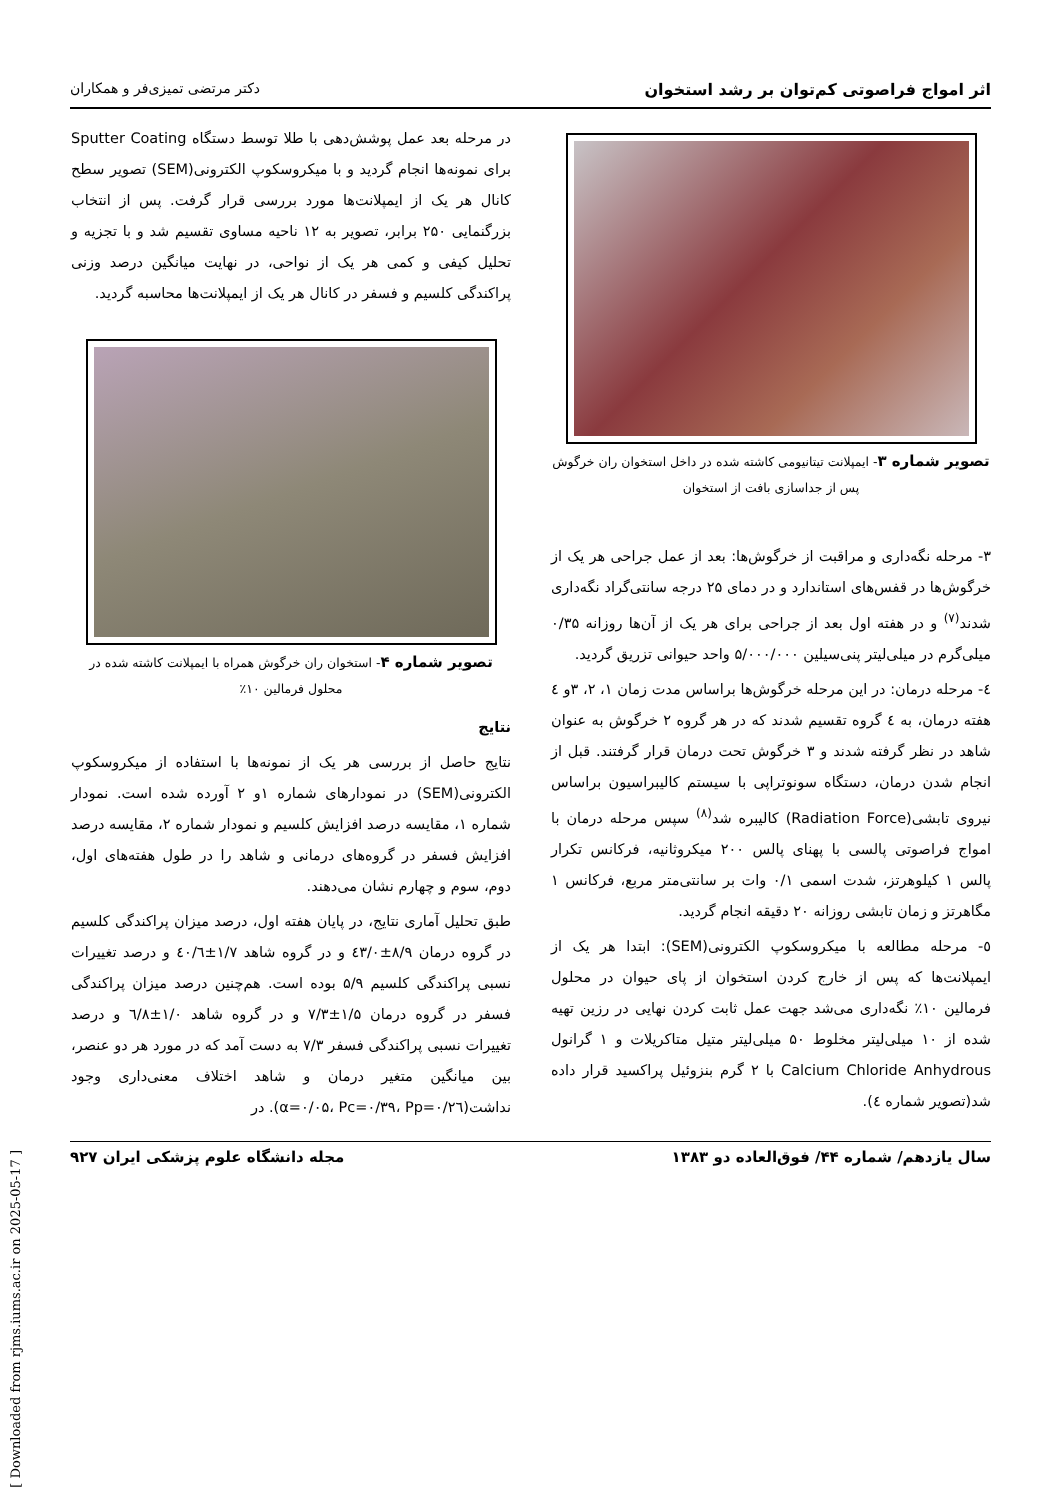اثر امواج فراصوتی کم‌توان بر رشد استخوان دکتر مرتضی تمیزی‌فر و همکاران
تصویر شماره ۳- ایمپلانت تیتانیومی کاشته شده در داخل استخوان ران خرگوش پس از جداسازی بافت از استخوان
۳- مرحله نگه‌داری و مراقبت از خرگوش‌ها: بعد از عمل جراحی هر یک از خرگوش‌ها در قفس‌های استاندارد و در دمای ۲۵ درجه سانتی‌گراد نگه‌داری شدند<sup>(۷)</sup> و در هفته اول بعد از جراحی برای هر یک از آن‌ها روزانه ۰/۳۵ میلی‌گرم در میلی‌لیتر پنی‌سیلین ۵/۰۰۰/۰۰۰ واحد حیوانی تزریق گردید.
٤- مرحله درمان: در این مرحله خرگوش‌ها براساس مدت زمان ۱، ۲، ۳و ٤ هفته درمان، به ٤ گروه تقسیم شدند که در هر گروه ۲ خرگوش به عنوان شاهد در نظر گرفته شدند و ۳ خرگوش تحت درمان قرار گرفتند. قبل از انجام شدن درمان، دستگاه سونوتراپی با سیستم کالیبراسیون براساس نیروی تابشی(Radiation Force) کالیبره شد<sup>(۸)</sup> سپس مرحله درمان با امواج فراصوتی پالسی با پهنای پالس ۲۰۰ میکروثانیه، فرکانس تکرار پالس ۱ کیلوهرتز، شدت اسمی ۰/۱ وات بر سانتی‌متر مربع، فرکانس ۱ مگاهرتز و زمان تابشی روزانه ۲۰ دقیقه انجام گردید.
٥- مرحله مطالعه با میکروسکوپ الکترونی(SEM): ابتدا هر یک از ایمپلانت‌ها که پس از خارج کردن استخوان از پای حیوان در محلول فرمالین ۱۰٪ نگه‌داری می‌شد جهت عمل ثابت کردن نهایی در رزین تهیه شده از ۱۰ میلی‌لیتر مخلوط ۵۰ میلی‌لیتر متیل متاکریلات و ۱ گرانول Calcium Chloride Anhydrous با ۲ گرم بنزوئیل پراکسید قرار داده شد(تصویر شماره ٤).
در مرحله بعد عمل پوشش‌دهی با طلا توسط دستگاه Sputter Coating برای نمونه‌ها انجام گردید و با میکروسکوپ الکترونی(SEM) تصویر سطح کانال هر یک از ایمپلانت‌ها مورد بررسی قرار گرفت. پس از انتخاب بزرگنمایی ۲۵۰ برابر، تصویر به ۱۲ ناحیه مساوی تقسیم شد و با تجزیه و تحلیل کیفی و کمی هر یک از نواحی، در نهایت میانگین درصد وزنی پراکندگی کلسیم و فسفر در کانال هر یک از ایمپلانت‌ها محاسبه گردید.
تصویر شماره ۴- استخوان ران خرگوش همراه با ایمپلانت کاشته شده در محلول فرمالین ۱۰٪
نتایج
نتایج حاصل از بررسی هر یک از نمونه‌ها با استفاده از میکروسکوپ الکترونی(SEM) در نمودارهای شماره ۱و ۲ آورده شده است. نمودار شماره ۱، مقایسه درصد افزایش کلسیم و نمودار شماره ۲، مقایسه درصد افزایش فسفر در گروه‌های درمانی و شاهد را در طول هفته‌های اول، دوم، سوم و چهارم نشان می‌دهند.
طبق تحلیل آماری نتایج، در پایان هفته اول، درصد میزان پراکندگی کلسیم در گروه درمان ۸/۹±٤۳/۰ و در گروه شاهد ۱/۷±٤۰/٦ و درصد تغییرات نسبی پراکندگی کلسیم ۵/۹ بوده است. هم‌چنین درصد میزان پراکندگی فسفر در گروه درمان ۱/۵±۷/۳ و در گروه شاهد ۱/۰±٦/۸ و درصد تغییرات نسبی پراکندگی فسفر ۷/۳ به دست آمد که در مورد هر دو عنصر، بین میانگین متغیر درمان و شاهد اختلاف معنی‌داری وجود نداشت(α=۰/۰۵، Pc=۰/۳۹، Pp=۰/۲٦). در
سال یازدهم/ شماره ۴۴/ فوق‌العاده دو ۱۳۸۳ مجله دانشگاه علوم پزشکی ایران ۹۲۷
[ Downloaded from rjms.iums.ac.ir on 2025-05-17 ]